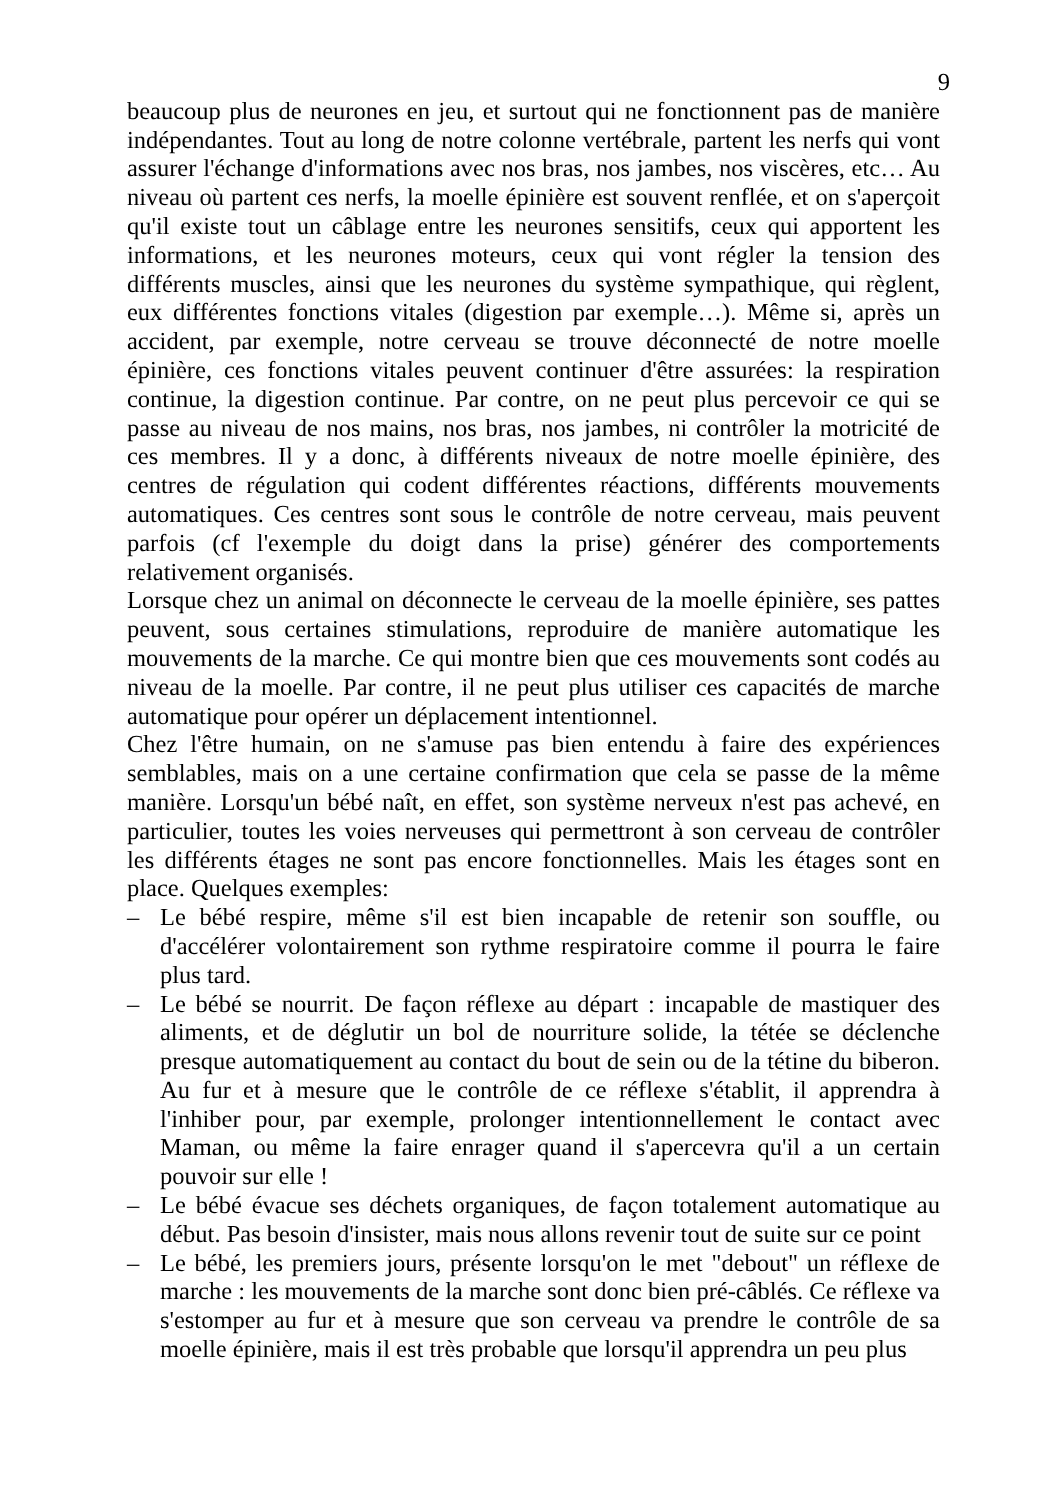9
beaucoup plus de neurones en jeu, et surtout qui ne fonctionnent pas de manière indépendantes. Tout au long de notre colonne vertébrale, partent les nerfs qui vont assurer l'échange d'informations avec nos bras, nos jambes, nos viscères, etc… Au niveau où partent ces nerfs, la moelle épinière est souvent renflée, et on s'aperçoit qu'il existe tout un câblage entre les neurones sensitifs, ceux qui apportent les informations, et les neurones moteurs, ceux qui vont régler la tension des différents muscles, ainsi que les neurones du système sympathique, qui règlent, eux différentes fonctions vitales (digestion par exemple…). Même si, après un accident, par exemple, notre cerveau se trouve déconnecté de notre moelle épinière, ces fonctions vitales peuvent continuer d'être assurées: la respiration continue, la digestion continue. Par contre, on ne peut plus percevoir ce qui se passe au niveau de nos mains, nos bras, nos jambes, ni contrôler la motricité de ces membres. Il y a donc, à différents niveaux de notre moelle épinière, des centres de régulation qui codent différentes réactions, différents mouvements automatiques. Ces centres sont sous le contrôle de notre cerveau, mais peuvent parfois (cf l'exemple du doigt dans la prise) générer des comportements relativement organisés.
Lorsque chez un animal on déconnecte le cerveau de la moelle épinière, ses pattes peuvent, sous certaines stimulations, reproduire de manière automatique les mouvements de la marche. Ce qui montre bien que ces mouvements sont codés au niveau de la moelle. Par contre, il ne peut plus utiliser ces capacités de marche automatique pour opérer un déplacement intentionnel.
Chez l'être humain, on ne s'amuse pas bien entendu à faire des expériences semblables, mais on a une certaine confirmation que cela se passe de la même manière. Lorsqu'un bébé naît, en effet, son système nerveux n'est pas achevé, en particulier, toutes les voies nerveuses qui permettront à son cerveau de contrôler les différents étages ne sont pas encore fonctionnelles. Mais les étages sont en place. Quelques exemples:
– Le bébé respire, même s'il est bien incapable de retenir son souffle, ou d'accélérer volontairement son rythme respiratoire comme il pourra le faire plus tard.
– Le bébé se nourrit. De façon réflexe au départ : incapable de mastiquer des aliments, et de déglutir un bol de nourriture solide, la tétée se déclenche presque automatiquement au contact du bout de sein ou de la tétine du biberon. Au fur et à mesure que le contrôle de ce réflexe s'établit, il apprendra à l'inhiber pour, par exemple, prolonger intentionnellement le contact avec Maman, ou même la faire enrager quand il s'apercevra qu'il a un certain pouvoir sur elle !
– Le bébé évacue ses déchets organiques, de façon totalement automatique au début. Pas besoin d'insister, mais nous allons revenir tout de suite sur ce point
– Le bébé, les premiers jours, présente lorsqu'on le met "debout" un réflexe de marche : les mouvements de la marche sont donc bien pré-câblés. Ce réflexe va s'estomper au fur et à mesure que son cerveau va prendre le contrôle de sa moelle épinière, mais il est très probable que lorsqu'il apprendra un peu plus